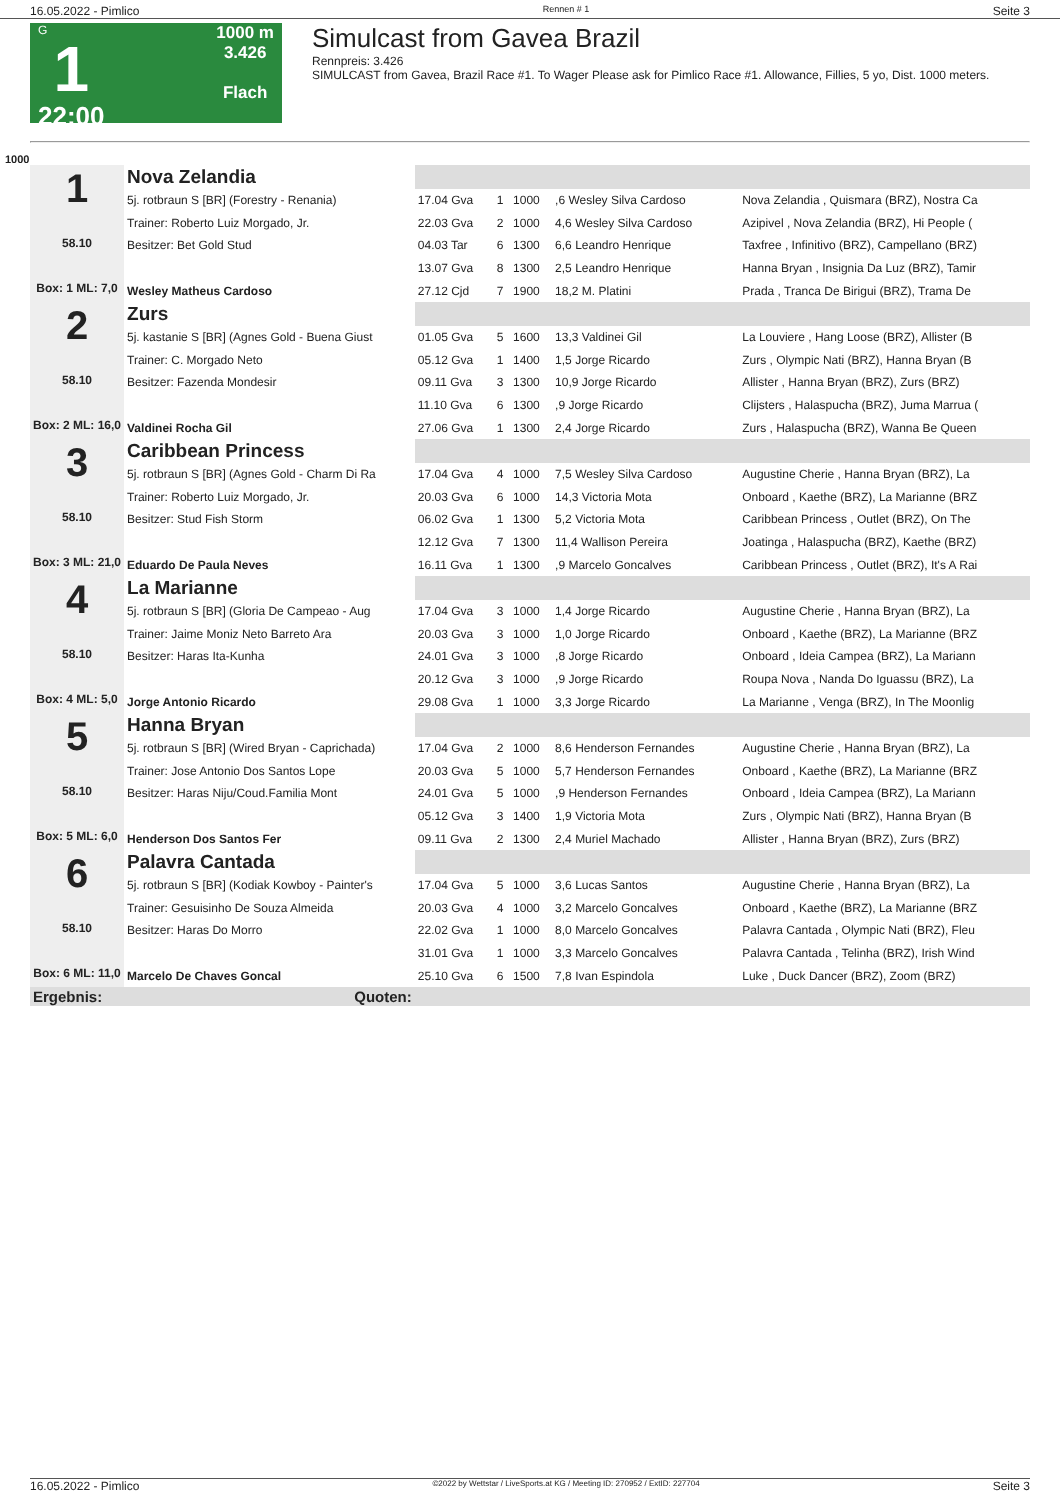16.05.2022 - Pimlico Rennen # 1 Seite 3
G
1
22:00
1000 m
3.426
Flach
Simulcast from Gavea Brazil
Rennpreis: 3.426
SIMULCAST from Gavea, Brazil Race #1. To Wager Please ask for Pimlico Race #1. Allowance, Fillies, 5 yo, Dist. 1000 meters.
1000
| 1 58.10 Box: 1 ML: 7,0 | Nova Zelandia | | | | | |
| | 5j. rotbraun S [BR] (Forestry - Renania) | 17.04 Gva | 1 | 1000 | ,6 Wesley Silva Cardoso | Nova Zelandia , Quismara (BRZ), Nostra Ca |
| | Trainer: Roberto Luiz Morgado, Jr. | 22.03 Gva | 2 | 1000 | 4,6 Wesley Silva Cardoso | Azipivel , Nova Zelandia (BRZ), Hi People ( |
| | Besitzer: Bet Gold Stud | 04.03 Tar | 6 | 1300 | 6,6 Leandro Henrique | Taxfree , Infinitivo (BRZ), Campellano (BRZ) |
| | | 13.07 Gva | 8 | 1300 | 2,5 Leandro Henrique | Hanna Bryan , Insignia Da Luz (BRZ), Tamir |
| | Wesley Matheus Cardoso | 27.12 Cjd | 7 | 1900 | 18,2 M. Platini | Prada , Tranca De Birigui (BRZ), Trama De |
| 2 58.10 Box: 2 ML: 16,0 | Zurs | | | | | |
| | 5j. kastanie S [BR] (Agnes Gold - Buena Giust | 01.05 Gva | 5 | 1600 | 13,3 Valdinei Gil | La Louviere , Hang Loose (BRZ), Allister (B |
| | Trainer: C. Morgado Neto | 05.12 Gva | 1 | 1400 | 1,5 Jorge Ricardo | Zurs , Olympic Nati (BRZ), Hanna Bryan (B |
| | Besitzer: Fazenda Mondesir | 09.11 Gva | 3 | 1300 | 10,9 Jorge Ricardo | Allister , Hanna Bryan (BRZ), Zurs (BRZ) |
| | | 11.10 Gva | 6 | 1300 | ,9 Jorge Ricardo | Clijsters , Halaspucha (BRZ), Juma Marrua ( |
| | Valdinei Rocha Gil | 27.06 Gva | 1 | 1300 | 2,4 Jorge Ricardo | Zurs , Halaspucha (BRZ), Wanna Be Queen |
| 3 58.10 Box: 3 ML: 21,0 | Caribbean Princess | | | | | |
| | 5j. rotbraun S [BR] (Agnes Gold - Charm Di Ra | 17.04 Gva | 4 | 1000 | 7,5 Wesley Silva Cardoso | Augustine Cherie , Hanna Bryan (BRZ), La |
| | Trainer: Roberto Luiz Morgado, Jr. | 20.03 Gva | 6 | 1000 | 14,3 Victoria Mota | Onboard , Kaethe (BRZ), La Marianne (BRZ |
| | Besitzer: Stud Fish Storm | 06.02 Gva | 1 | 1300 | 5,2 Victoria Mota | Caribbean Princess , Outlet (BRZ), On The |
| | | 12.12 Gva | 7 | 1300 | 11,4 Wallison Pereira | Joatinga , Halaspucha (BRZ), Kaethe (BRZ) |
| | Eduardo De Paula Neves | 16.11 Gva | 1 | 1300 | ,9 Marcelo Goncalves | Caribbean Princess , Outlet (BRZ), It's A Rai |
| 4 58.10 Box: 4 ML: 5,0 | La Marianne | | | | | |
| | 5j. rotbraun S [BR] (Gloria De Campeao - Aug | 17.04 Gva | 3 | 1000 | 1,4 Jorge Ricardo | Augustine Cherie , Hanna Bryan (BRZ), La |
| | Trainer: Jaime Moniz Neto Barreto Ara | 20.03 Gva | 3 | 1000 | 1,0 Jorge Ricardo | Onboard , Kaethe (BRZ), La Marianne (BRZ |
| | Besitzer: Haras Ita-Kunha | 24.01 Gva | 3 | 1000 | ,8 Jorge Ricardo | Onboard , Ideia Campea (BRZ), La Mariann |
| | | 20.12 Gva | 3 | 1000 | ,9 Jorge Ricardo | Roupa Nova , Nanda Do Iguassu (BRZ), La |
| | Jorge Antonio Ricardo | 29.08 Gva | 1 | 1000 | 3,3 Jorge Ricardo | La Marianne , Venga (BRZ), In The Moonlig |
| 5 58.10 Box: 5 ML: 6,0 | Hanna Bryan | | | | | |
| | 5j. rotbraun S [BR] (Wired Bryan - Caprichada) | 17.04 Gva | 2 | 1000 | 8,6 Henderson Fernandes | Augustine Cherie , Hanna Bryan (BRZ), La |
| | Trainer: Jose Antonio Dos Santos Lope | 20.03 Gva | 5 | 1000 | 5,7 Henderson Fernandes | Onboard , Kaethe (BRZ), La Marianne (BRZ |
| | Besitzer: Haras Niju/Coud.Familia Mont | 24.01 Gva | 5 | 1000 | ,9 Henderson Fernandes | Onboard , Ideia Campea (BRZ), La Mariann |
| | | 05.12 Gva | 3 | 1400 | 1,9 Victoria Mota | Zurs , Olympic Nati (BRZ), Hanna Bryan (B |
| | Henderson Dos Santos Fer | 09.11 Gva | 2 | 1300 | 2,4 Muriel Machado | Allister , Hanna Bryan (BRZ), Zurs (BRZ) |
| 6 58.10 Box: 6 ML: 11,0 | Palavra Cantada | | | | | |
| | 5j. rotbraun S [BR] (Kodiak Kowboy - Painter's | 17.04 Gva | 5 | 1000 | 3,6 Lucas Santos | Augustine Cherie , Hanna Bryan (BRZ), La |
| | Trainer: Gesuisinho De Souza Almeida | 20.03 Gva | 4 | 1000 | 3,2 Marcelo Goncalves | Onboard , Kaethe (BRZ), La Marianne (BRZ |
| | Besitzer: Haras Do Morro | 22.02 Gva | 1 | 1000 | 8,0 Marcelo Goncalves | Palavra Cantada , Olympic Nati (BRZ), Fleu |
| | | 31.01 Gva | 1 | 1000 | 3,3 Marcelo Goncalves | Palavra Cantada , Telinha (BRZ), Irish Wind |
| | Marcelo De Chaves Goncal | 25.10 Gva | 6 | 1500 | 7,8 Ivan Espindola | Luke , Duck Dancer (BRZ), Zoom (BRZ) |
| Ergebnis: | Quoten: | | | | | |
16.05.2022 - Pimlico ©2022 by Wettstar / LiveSports.at KG / Meeting ID: 270952 / ExtID: 227704 Seite 3